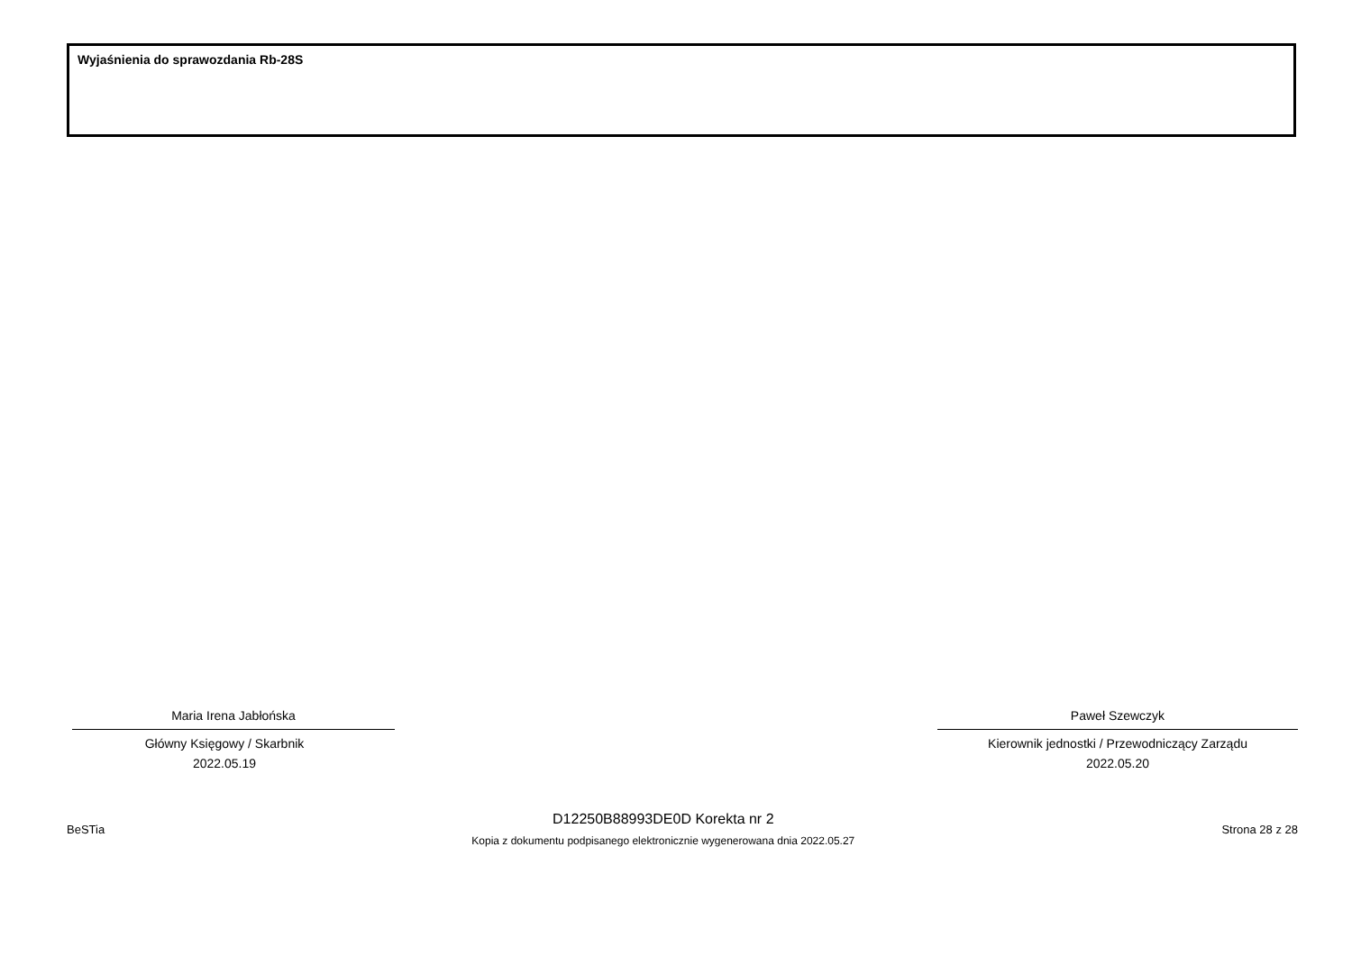Wyjaśnienia do sprawozdania Rb-28S
Maria Irena Jabłońska
Główny Księgowy / Skarbnik
2022.05.19
Paweł Szewczyk
Kierownik jednostki / Przewodniczący Zarządu
2022.05.20
BeSTia
D12250B88993DE0D Korekta nr 2
Kopia z dokumentu podpisanego elektronicznie wygenerowana dnia 2022.05.27
Strona 28 z 28